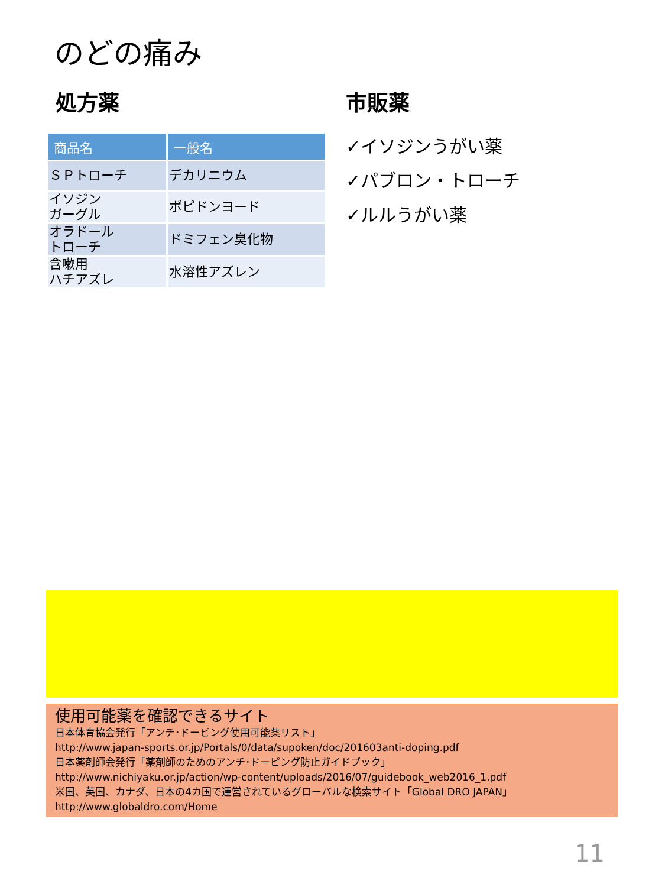のどの痛み
処方薬
| 商品名 | 一般名 |
| --- | --- |
| ＳＰトローチ | デカリニウム |
| イソジン ガーグル | ポピドンヨード |
| オラドール トローチ | ドミフェン臭化物 |
| 含嗽用 ハチアズレ | 水溶性アズレン |
市販薬
✓イソジンうがい薬
✓パブロン・トローチ
✓ルルうがい薬
使用可能薬を確認できるサイト
日本体育協会発行「アンチ･ドーピング使用可能薬リスト」
http://www.japan-sports.or.jp/Portals/0/data/supoken/doc/201603anti-doping.pdf
日本薬剤師会発行「薬剤師のためのアンチ･ドーピング防止ガイドブック」
http://www.nichiyaku.or.jp/action/wp-content/uploads/2016/07/guidebook_web2016_1.pdf
米国、英国、カナダ、日本の4カ国で運営されているグローバルな検索サイト「Global DRO JAPAN」
http://www.globaldro.com/Home
11